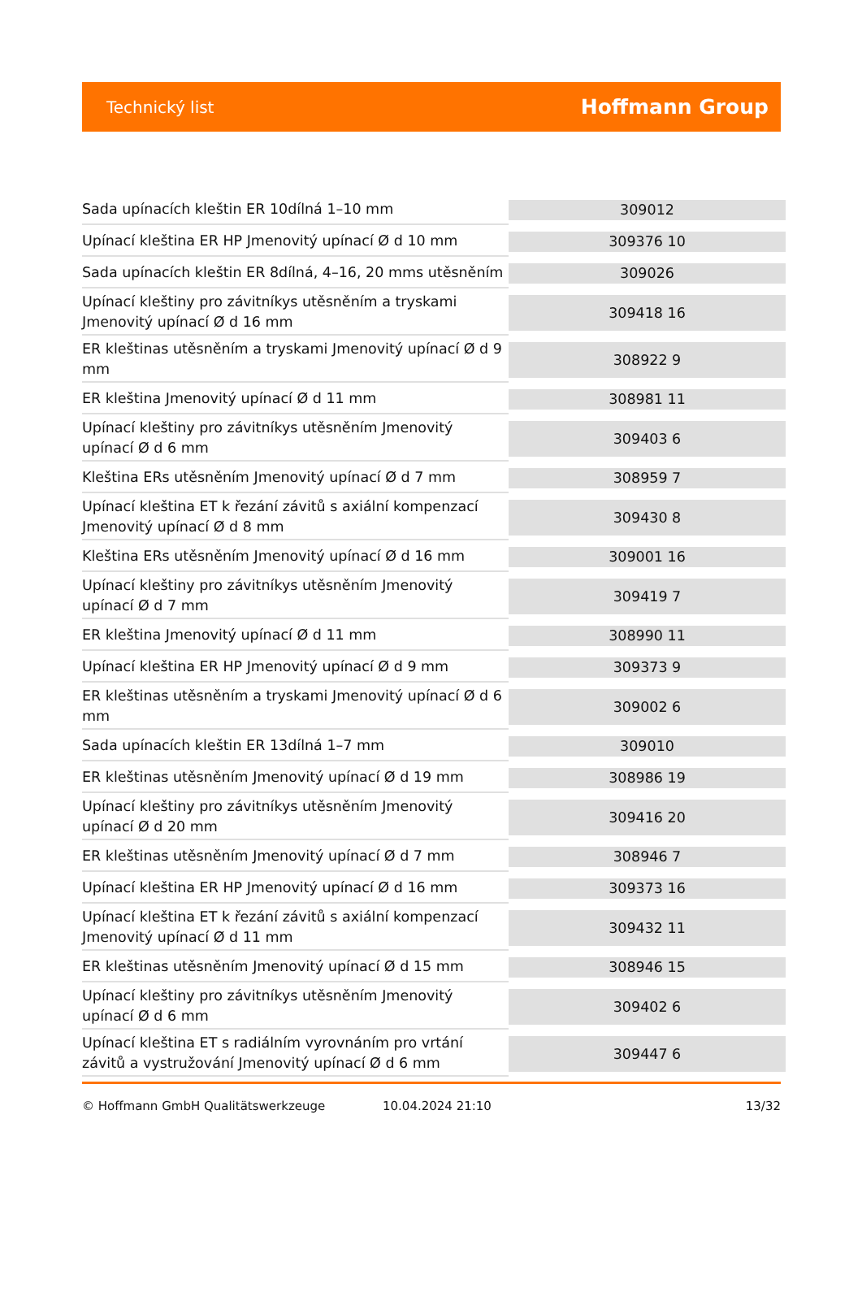Technický list Hoffmann Group
| Sada upínacích kleštin ER 10dílná 1–10 mm | 309012 |
| Upínací kleština ER HP Jmenovitý upínací Ø d 10 mm | 309376 10 |
| Sada upínacích kleštin ER 8dílná, 4–16, 20 mms utěsněním | 309026 |
| Upínací kleštiny pro závitníkys utěsněním a tryskami Jmenovitý upínací Ø d 16 mm | 309418 16 |
| ER kleštinas utěsněním a tryskami Jmenovitý upínací Ø d 9 mm | 308922 9 |
| ER kleština Jmenovitý upínací Ø d 11 mm | 308981 11 |
| Upínací kleštiny pro závitníkys utěsněním Jmenovitý upínací Ø d 6 mm | 309403 6 |
| Kleština ERs utěsněním Jmenovitý upínací Ø d 7 mm | 308959 7 |
| Upínací kleština ET k řezání závitů s axiální kompenzací Jmenovitý upínací Ø d 8 mm | 309430 8 |
| Kleština ERs utěsněním Jmenovitý upínací Ø d 16 mm | 309001 16 |
| Upínací kleštiny pro závitníkys utěsněním Jmenovitý upínací Ø d 7 mm | 309419 7 |
| ER kleština Jmenovitý upínací Ø d 11 mm | 308990 11 |
| Upínací kleština ER HP Jmenovitý upínací Ø d 9 mm | 309373 9 |
| ER kleštinas utěsněním a tryskami Jmenovitý upínací Ø d 6 mm | 309002 6 |
| Sada upínacích kleštin ER 13dílná 1–7 mm | 309010 |
| ER kleštinas utěsněním Jmenovitý upínací Ø d 19 mm | 308986 19 |
| Upínací kleštiny pro závitníkys utěsněním Jmenovitý upínací Ø d 20 mm | 309416 20 |
| ER kleštinas utěsněním Jmenovitý upínací Ø d 7 mm | 308946 7 |
| Upínací kleština ER HP Jmenovitý upínací Ø d 16 mm | 309373 16 |
| Upínací kleština ET k řezání závitů s axiální kompenzací Jmenovitý upínací Ø d 11 mm | 309432 11 |
| ER kleštinas utěsněním Jmenovitý upínací Ø d 15 mm | 308946 15 |
| Upínací kleštiny pro závitníkys utěsněním Jmenovitý upínací Ø d 6 mm | 309402 6 |
| Upínací kleština ET s radiálním vyrovnáním pro vrtání závitů a vystružování Jmenovitý upínací Ø d 6 mm | 309447 6 |
© Hoffmann GmbH Qualitätswerkzeuge 10.04.2024 21:10 13/32